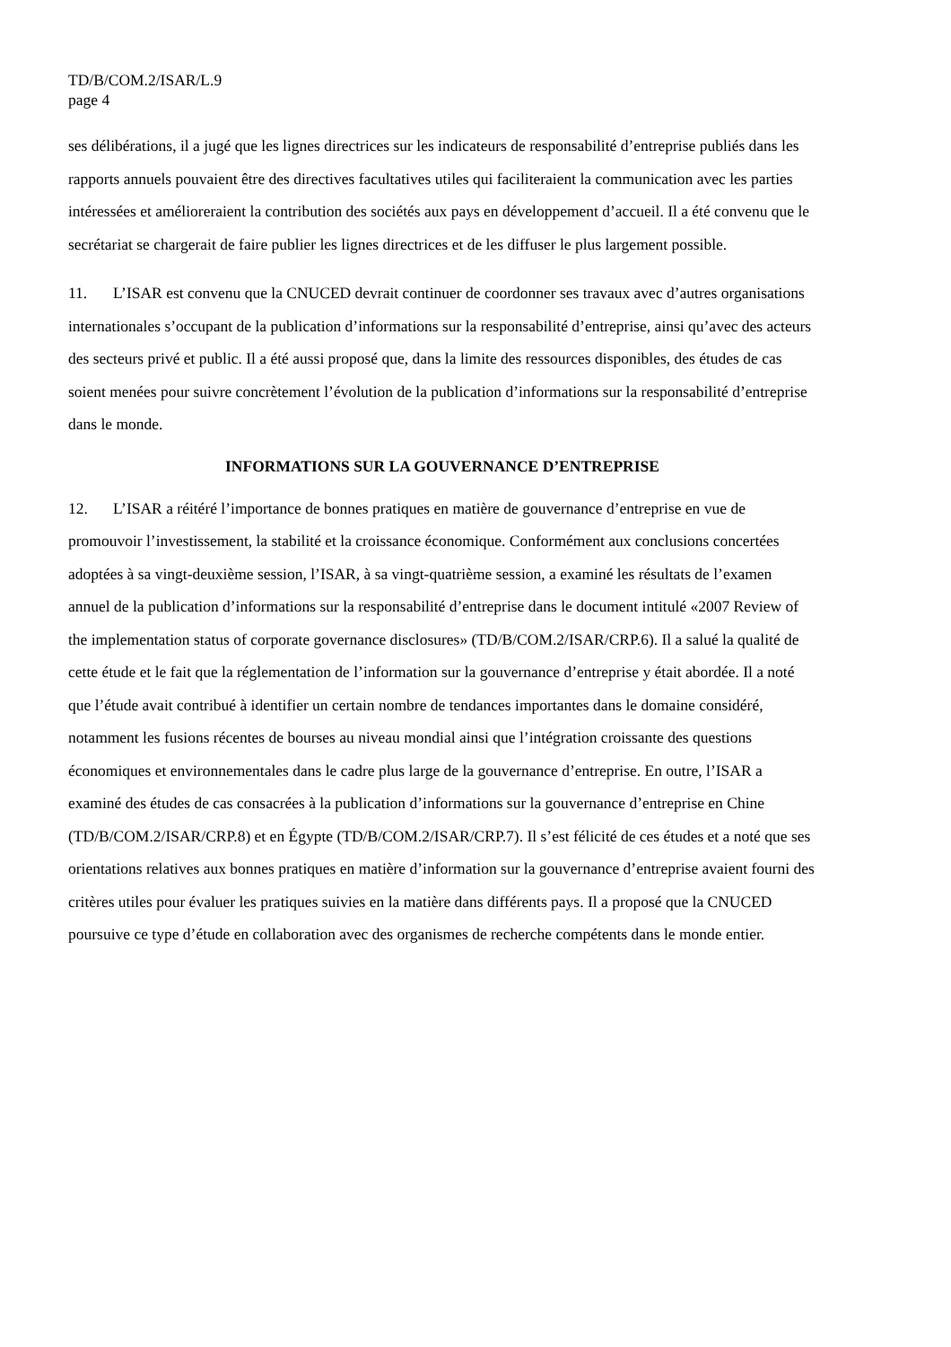TD/B/COM.2/ISAR/L.9
page 4
ses délibérations, il a jugé que les lignes directrices sur les indicateurs de responsabilité d’entreprise publiés dans les rapports annuels pouvaient être des directives facultatives utiles qui faciliteraient la communication avec les parties intéressées et amélioreraient la contribution des sociétés aux pays en développement d’accueil. Il a été convenu que le secrétariat se chargerait de faire publier les lignes directrices et de les diffuser le plus largement possible.
11. L’ISAR est convenu que la CNUCED devrait continuer de coordonner ses travaux avec d’autres organisations internationales s’occupant de la publication d’informations sur la responsabilité d’entreprise, ainsi qu’avec des acteurs des secteurs privé et public. Il a été aussi proposé que, dans la limite des ressources disponibles, des études de cas soient menées pour suivre concrètement l’évolution de la publication d’informations sur la responsabilité d’entreprise dans le monde.
INFORMATIONS SUR LA GOUVERNANCE D’ENTREPRISE
12. L’ISAR a réitéré l’importance de bonnes pratiques en matière de gouvernance d’entreprise en vue de promouvoir l’investissement, la stabilité et la croissance économique. Conformément aux conclusions concertées adoptées à sa vingt-deuxième session, l’ISAR, à sa vingt-quatrième session, a examiné les résultats de l’examen annuel de la publication d’informations sur la responsabilité d’entreprise dans le document intitulé «2007 Review of the implementation status of corporate governance disclosures» (TD/B/COM.2/ISAR/CRP.6). Il a salué la qualité de cette étude et le fait que la réglementation de l’information sur la gouvernance d’entreprise y était abordée. Il a noté que l’étude avait contribué à identifier un certain nombre de tendances importantes dans le domaine considéré, notamment les fusions récentes de bourses au niveau mondial ainsi que l’intégration croissante des questions économiques et environnementales dans le cadre plus large de la gouvernance d’entreprise. En outre, l’ISAR a examiné des études de cas consacrées à la publication d’informations sur la gouvernance d’entreprise en Chine (TD/B/COM.2/ISAR/CRP.8) et en Égypte (TD/B/COM.2/ISAR/CRP.7). Il s’est félicité de ces études et a noté que ses orientations relatives aux bonnes pratiques en matière d’information sur la gouvernance d’entreprise avaient fourni des critères utiles pour évaluer les pratiques suivies en la matière dans différents pays. Il a proposé que la CNUCED poursuive ce type d’étude en collaboration avec des organismes de recherche compétents dans le monde entier.